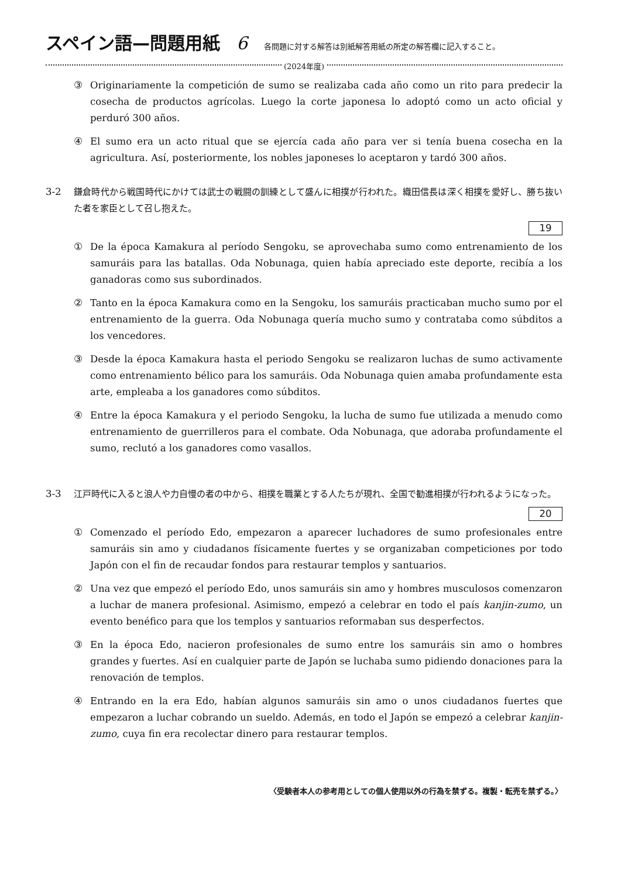スペイン語—問題用紙 6 各問題に対する解答は別紙解答用紙の所定の解答欄に記入すること。
(2024年度)
③ Originariamente la competición de sumo se realizaba cada año como un rito para predecir la cosecha de productos agrícolas. Luego la corte japonesa lo adoptó como un acto oficial y perduró 300 años.
④ El sumo era un acto ritual que se ejercía cada año para ver si tenía buena cosecha en la agricultura. Así, posteriormente, los nobles japoneses lo aceptaron y tardó 300 años.
3-2 鎌倉時代から戦国時代にかけては武士の戦闘の訓練として盛んに相撲が行われた。織田信長は深く相撲を愛好し、勝ち抜いた者を家臣として召し抱えた。
19
① De la época Kamakura al período Sengoku, se aprovechaba sumo como entrenamiento de los samuráis para las batallas. Oda Nobunaga, quien había apreciado este deporte, recibía a los ganadoras como sus subordinados.
② Tanto en la época Kamakura como en la Sengoku, los samuráis practicaban mucho sumo por el entrenamiento de la guerra. Oda Nobunaga quería mucho sumo y contrataba como súbditos a los vencedores.
③ Desde la época Kamakura hasta el periodo Sengoku se realizaron luchas de sumo activamente como entrenamiento bélico para los samuráis. Oda Nobunaga quien amaba profundamente esta arte, empleaba a los ganadores como súbditos.
④ Entre la época Kamakura y el periodo Sengoku, la lucha de sumo fue utilizada a menudo como entrenamiento de guerrilleros para el combate. Oda Nobunaga, que adoraba profundamente el sumo, reclutó a los ganadores como vasallos.
3-3 江戸時代に入ると浪人や力自慢の者の中から、相撲を職業とする人たちが現れ、全国で勧進相撲が行われるようになった。
20
① Comenzado el período Edo, empezaron a aparecer luchadores de sumo profesionales entre samuráis sin amo y ciudadanos físicamente fuertes y se organizaban competiciones por todo Japón con el fin de recaudar fondos para restaurar templos y santuarios.
② Una vez que empezó el período Edo, unos samuráis sin amo y hombres musculosos comenzaron a luchar de manera profesional. Asimismo, empezó a celebrar en todo el país kanjin-zumo, un evento benéfico para que los templos y santuarios reformaban sus desperfectos.
③ En la época Edo, nacieron profesionales de sumo entre los samuráis sin amo o hombres grandes y fuertes. Así en cualquier parte de Japón se luchaba sumo pidiendo donaciones para la renovación de templos.
④ Entrando en la era Edo, habían algunos samuráis sin amo o unos ciudadanos fuertes que empezaron a luchar cobrando un sueldo. Además, en todo el Japón se empezó a celebrar kanjin-zumo, cuya fin era recolectar dinero para restaurar templos.
〈受験者本人の参考用としての個人使用以外の行為を禁ずる。複製・転売を禁ずる。〉